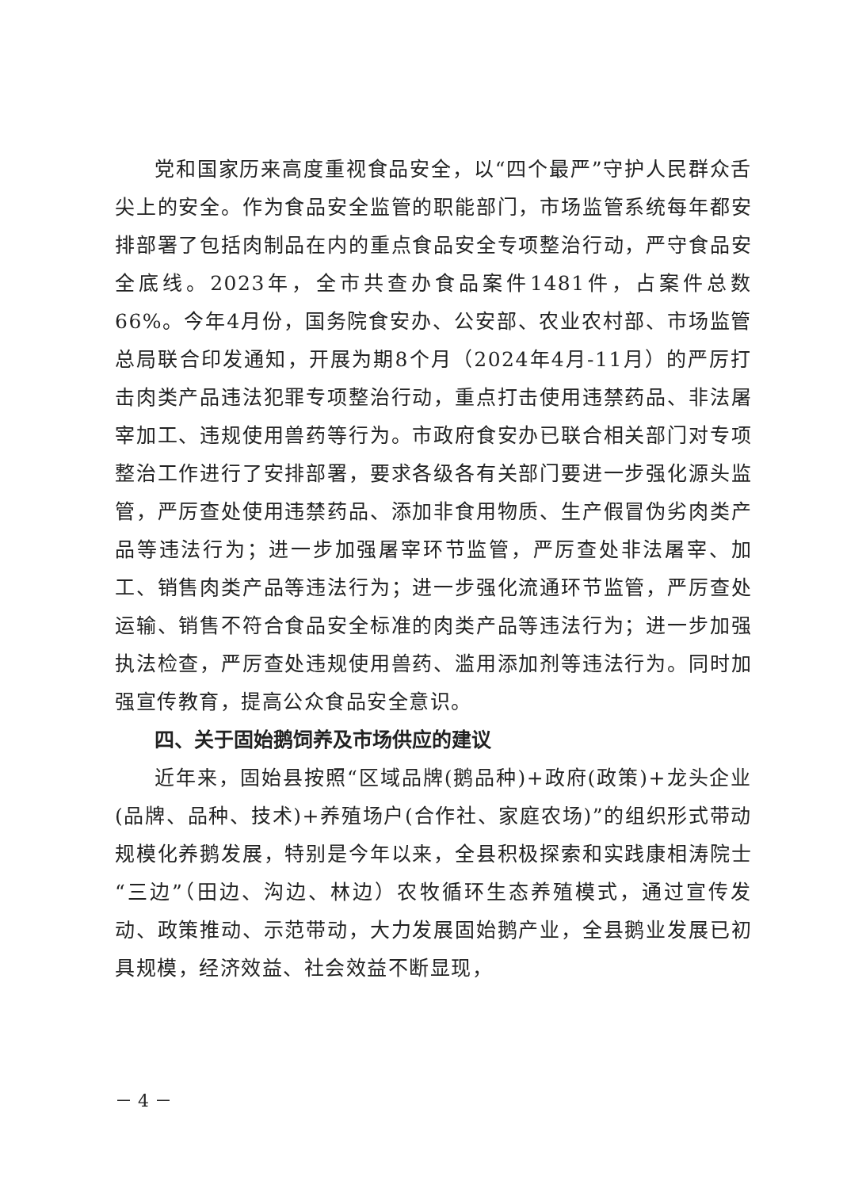党和国家历来高度重视食品安全，以“四个最严”守护人民群众舌尖上的安全。作为食品安全监管的职能部门，市场监管系统每年都安排部署了包括肉制品在内的重点食品安全专项整治行动，严守食品安全底线。2023年，全市共查办食品案件1481件，占案件总数66%。今年4月份，国务院食安办、公安部、农业农村部、市场监管总局联合印发通知，开展为期8个月（2024年4月-11月）的严厉打击肉类产品违法犯罪专项整治行动，重点打击使用违禁药品、非法屠宰加工、违规使用兽药等行为。市政府食安办已联合相关部门对专项整治工作进行了安排部署，要求各级各有关部门要进一步强化源头监管，严厉查处使用违禁药品、添加非食用物质、生产假冒伪劣肉类产品等违法行为；进一步加强屠宰环节监管，严厉查处非法屠宰、加工、销售肉类产品等违法行为；进一步强化流通环节监管，严厉查处运输、销售不符合食品安全标准的肉类产品等违法行为；进一步加强执法检查，严厉查处违规使用兽药、滥用添加剂等违法行为。同时加强宣传教育，提高公众食品安全意识。
四、关于固始鹅饲养及市场供应的建议
近年来，固始县按照“区域品牌(鹅品种)+政府(政策)+龙头企业(品牌、品种、技术)+养殖场户(合作社、家庭农场)”的组织形式带动规模化养鹅发展，特别是今年以来，全县积极探索和实践康相涛院士“三边”（田边、沟边、林边）农牧循环生态养殖模式，通过宣传发动、政策推动、示范带动，大力发展固始鹅产业，全县鹅业发展已初具规模，经济效益、社会效益不断显现，
－ 4 －